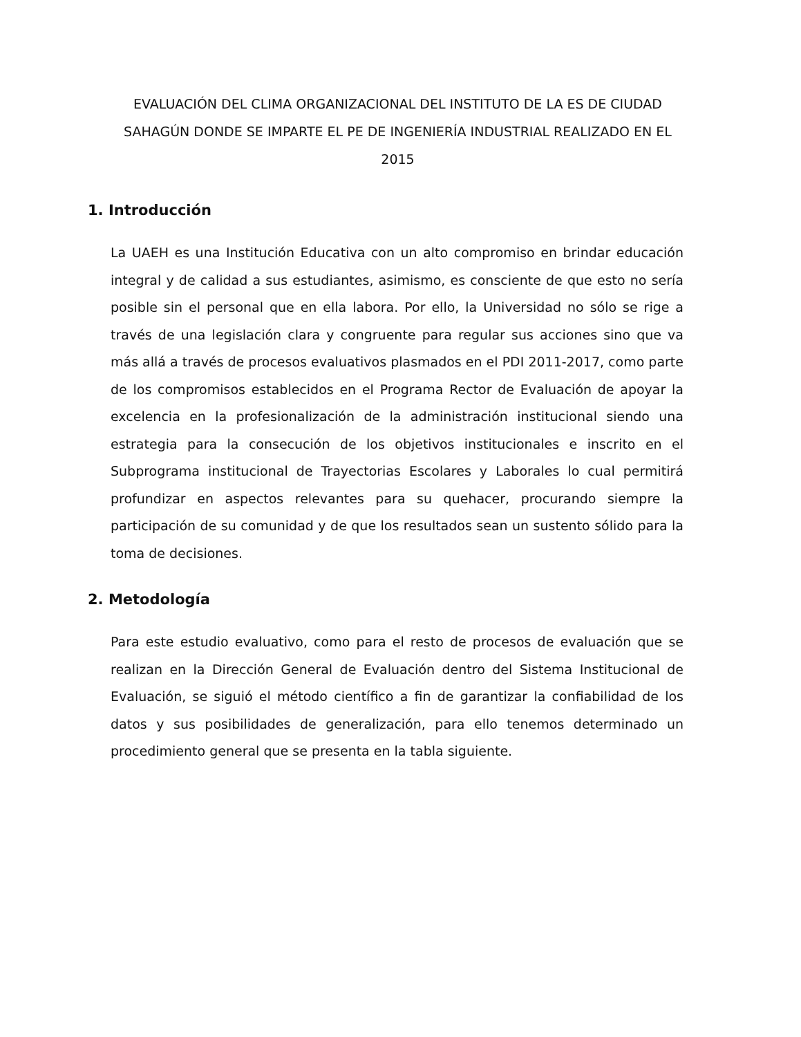EVALUACIÓN DEL CLIMA ORGANIZACIONAL DEL INSTITUTO DE LA ES DE CIUDAD SAHAGÚN DONDE SE IMPARTE EL PE DE INGENIERÍA INDUSTRIAL REALIZADO EN EL 2015
1. Introducción
La UAEH es una Institución Educativa con un alto compromiso en brindar educación integral y de calidad a sus estudiantes, asimismo, es consciente de que esto no sería posible sin el personal que en ella labora. Por ello, la Universidad no sólo se rige a través de una legislación clara y congruente para regular sus acciones sino que va más allá a través de procesos evaluativos plasmados en el PDI 2011-2017, como parte de los compromisos establecidos en el Programa Rector de Evaluación de apoyar la excelencia en la profesionalización de la administración institucional siendo una estrategia para la consecución de los objetivos institucionales e inscrito en el Subprograma institucional de Trayectorias Escolares y Laborales lo cual permitirá profundizar en aspectos relevantes para su quehacer, procurando siempre la participación de su comunidad y de que los resultados sean un sustento sólido para la toma de decisiones.
2. Metodología
Para este estudio evaluativo, como para el resto de procesos de evaluación que se realizan en la Dirección General de Evaluación dentro del Sistema Institucional de Evaluación, se siguió el método científico a fin de garantizar la confiabilidad de los datos y sus posibilidades de generalización, para ello tenemos determinado un procedimiento general que se presenta en la tabla siguiente.